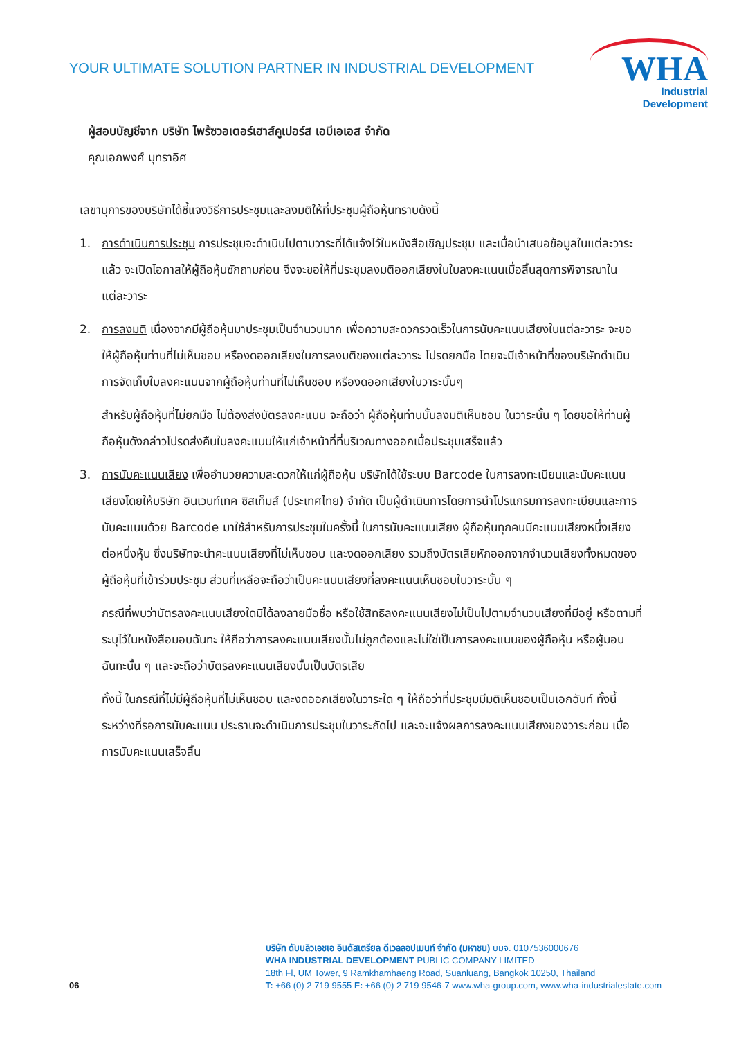YOUR ULTIMATE SOLUTION PARTNER IN INDUSTRIAL DEVELOPMENT
WHA
Industrial
Development
ผู้สอบบัญชีจาก บริษัท ไพร้ซวอเตอร์เฮาส์คูเปอร์ส เอบีเอเอส จำกัด
คุณเอกพงศ์ มุทราอิศ
เลขานุการของบริษัทได้ชี้แจงวิธีการประชุมและลงมติให้ที่ประชุมผู้ถือหุ้นทราบดังนี้
1. การดำเนินการประชุม การประชุมจะดำเนินไปตามวาระที่ได้แจ้งไว้ในหนังสือเชิญประชุม และเมื่อนำเสนอข้อมูลในแต่ละวาระแล้ว จะเปิดโอกาสให้ผู้ถือหุ้นซักถามก่อน จึงจะขอให้ที่ประชุมลงมติออกเสียงในใบลงคะแนนเมื่อสิ้นสุดการพิจารณาในแต่ละวาระ
2. การลงมติ เนื่องจากมีผู้ถือหุ้นมาประชุมเป็นจำนวนมาก เพื่อความสะดวกรวดเร็วในการนับคะแนนเสียงในแต่ละวาระ จะขอให้ผู้ถือหุ้นท่านที่ไม่เห็นชอบ หรืองดออกเสียงในการลงมติของแต่ละวาระ โปรดยกมือ โดยจะมีเจ้าหน้าที่ของบริษัทดำเนินการจัดเก็บใบลงคะแนนจากผู้ถือหุ้นท่านที่ไม่เห็นชอบ หรืองดออกเสียงในวาระนั้นๆ
สำหรับผู้ถือหุ้นที่ไม่ยกมือ ไม่ต้องส่งบัตรลงคะแนน จะถือว่า ผู้ถือหุ้นท่านนั้นลงมติเห็นชอบ ในวาระนั้น ๆ โดยขอให้ท่านผู้ถือหุ้นดังกล่าวโปรดส่งคืนใบลงคะแนนให้แก่เจ้าหน้าที่ที่บริเวณทางออกเมื่อประชุมเสร็จแล้ว
3. การนับคะแนนเสียง เพื่ออำนวยความสะดวกให้แก่ผู้ถือหุ้น บริษัทได้ใช้ระบบ Barcode ในการลงทะเบียนและนับคะแนนเสียงโดยให้บริษัท อินเวนท์เทค ซิสเท็มส์ (ประเทศไทย) จำกัด เป็นผู้ดำเนินการโดยการนำโปรแกรมการลงทะเบียนและการนับคะแนนด้วย Barcode มาใช้สำหรับการประชุมในครั้งนี้ ในการนับคะแนนเสียง ผู้ถือหุ้นทุกคนมีคะแนนเสียงหนึ่งเสียงต่อหนึ่งหุ้น ซึ่งบริษัทจะนำคะแนนเสียงที่ไม่เห็นชอบ และงดออกเสียง รวมถึงบัตรเสียหักออกจากจำนวนเสียงทั้งหมดของผู้ถือหุ้นที่เข้าร่วมประชุม ส่วนที่เหลือจะถือว่าเป็นคะแนนเสียงที่ลงคะแนนเห็นชอบในวาระนั้น ๆ
กรณีที่พบว่าบัตรลงคะแนนเสียงใดมิได้ลงลายมือชื่อ หรือใช้สิทธิลงคะแนนเสียงไม่เป็นไปตามจำนวนเสียงที่มีอยู่ หรือตามที่ระบุไว้ในหนังสือมอบฉันทะ ให้ถือว่าการลงคะแนนเสียงนั้นไม่ถูกต้องและไม่ใช่เป็นการลงคะแนนของผู้ถือหุ้น หรือผู้มอบฉันทะนั้น ๆ และจะถือว่าบัตรลงคะแนนเสียงนั้นเป็นบัตรเสีย
ทั้งนี้ ในกรณีที่ไม่มีผู้ถือหุ้นที่ไม่เห็นชอบ และงดออกเสียงในวาระใด ๆ ให้ถือว่าที่ประชุมมีมติเห็นชอบเป็นเอกฉันท์ ทั้งนี้ ระหว่างที่รอการนับคะแนน ประธานจะดำเนินการประชุมในวาระถัดไป และจะแจ้งผลการลงคะแนนเสียงของวาระก่อน เมื่อการนับคะแนนเสร็จสิ้น
06
บริษัท ดับบลิวเอชเอ อินดัสเตรียล ดีเวลลอปเมนท์ จำกัด (มหาชน) บมจ. 0107536000676
WHA INDUSTRIAL DEVELOPMENT PUBLIC COMPANY LIMITED
18th Fl, UM Tower, 9 Ramkhamhaeng Road, Suanluang, Bangkok 10250, Thailand
T: +66 (0) 2 719 9555 F: +66 (0) 2 719 9546-7 www.wha-group.com, www.wha-industrialestate.com